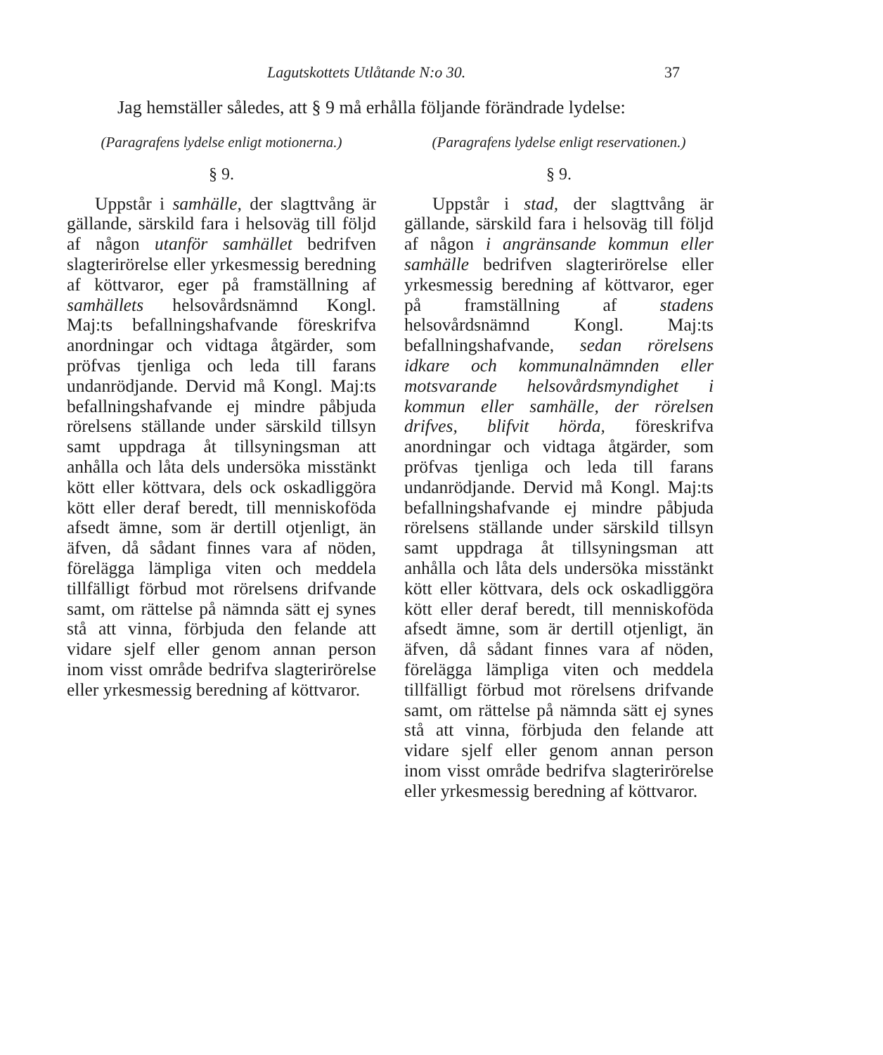Lagutskottets Utlåtande N:o 30. 37
Jag hemställer således, att § 9 må erhålla följande förändrade lydelse:
(Paragrafens lydelse enligt motionerna.)
§ 9.
Uppstår i samhälle, der slagttvång är gällande, särskild fara i helsoväg till följd af någon utanför samhället bedrifven slagterirörelse eller yrkesmessig beredning af köttvaror, eger på framställning af samhällets helsovårdsnämnd Kongl. Maj:ts befallningshafvande föreskrifva anordningar och vidtaga åtgärder, som pröfvas tjenliga och leda till farans undanrödjande. Dervid må Kongl. Maj:ts befallningshafvande ej mindre påbjuda rörelsens ställande under särskild tillsyn samt uppdraga åt tillsyningsman att anhålla och låta dels undersöka misstänkt kött eller köttvara, dels ock oskadliggöra kött eller deraf beredt, till menniskoföda afsedt ämne, som är dertill otjenligt, än äfven, då sådant finnes vara af nöden, förelägga lämpliga viten och meddela tillfälligt förbud mot rörelsens drifvande samt, om rättelse på nämnda sätt ej synes stå att vinna, förbjuda den felande att vidare sjelf eller genom annan person inom visst område bedrifva slagterirörelse eller yrkesmessig beredning af köttvaror.
(Paragrafens lydelse enligt reservationen.)
§ 9.
Uppstår i stad, der slagttvång är gällande, särskild fara i helsoväg till följd af någon i angränsande kommun eller samhälle bedrifven slagterirörelse eller yrkesmessig beredning af köttvaror, eger på framställning af stadens helsovårdsnämnd Kongl. Maj:ts befallningshafvande, sedan rörelsens idkare och kommunalnämnden eller motsvarande helsovårdsmyndighet i kommun eller samhälle, der rörelsen drifves, blifvit hörda, föreskrifva anordningar och vidtaga åtgärder, som pröfvas tjenliga och leda till farans undanrödjande. Dervid må Kongl. Maj:ts befallningshafvande ej mindre påbjuda rörelsens ställande under särskild tillsyn samt uppdraga åt tillsyningsman att anhålla och låta dels undersöka misstänkt kött eller köttvara, dels ock oskadliggöra kött eller deraf beredt, till menniskoföda afsedt ämne, som är dertill otjenligt, än äfven, då sådant finnes vara af nöden, förelägga lämpliga viten och meddela tillfälligt förbud mot rörelsens drifvande samt, om rättelse på nämnda sätt ej synes stå att vinna, förbjuda den felande att vidare sjelf eller genom annan person inom visst område bedrifva slagterirörelse eller yrkesmessig beredning af köttvaror.